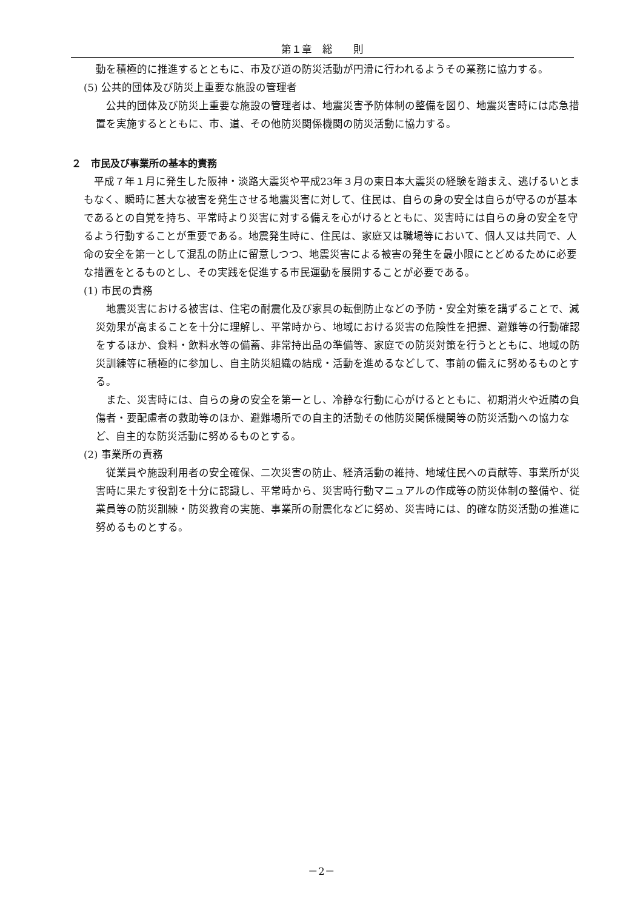第１章　総　　則
動を積極的に推進するとともに、市及び道の防災活動が円滑に行われるようその業務に協力する。
(5) 公共的団体及び防災上重要な施設の管理者
公共的団体及び防災上重要な施設の管理者は、地震災害予防体制の整備を図り、地震災害時には応急措置を実施するとともに、市、道、その他防災関係機関の防災活動に協力する。
２　市民及び事業所の基本的責務
平成７年１月に発生した阪神・淡路大震災や平成23年３月の東日本大震災の経験を踏まえ、逃げるいとまもなく、瞬時に甚大な被害を発生させる地震災害に対して、住民は、自らの身の安全は自らが守るのが基本であるとの自覚を持ち、平常時より災害に対する備えを心がけるとともに、災害時には自らの身の安全を守るよう行動することが重要である。地震発生時に、住民は、家庭又は職場等において、個人又は共同で、人命の安全を第一として混乱の防止に留意しつつ、地震災害による被害の発生を最小限にとどめるために必要な措置をとるものとし、その実践を促進する市民運動を展開することが必要である。
(1) 市民の責務
地震災害における被害は、住宅の耐震化及び家具の転倒防止などの予防・安全対策を講ずることで、減災効果が高まることを十分に理解し、平常時から、地域における災害の危険性を把握、避難等の行動確認をするほか、食料・飲料水等の備蓄、非常持出品の準備等、家庭での防災対策を行うとともに、地域の防災訓練等に積極的に参加し、自主防災組織の結成・活動を進めるなどして、事前の備えに努めるものとする。
また、災害時には、自らの身の安全を第一とし、冷静な行動に心がけるとともに、初期消火や近隣の負傷者・要配慮者の救助等のほか、避難場所での自主的活動その他防災関係機関等の防災活動への協力など、自主的な防災活動に努めるものとする。
(2) 事業所の責務
従業員や施設利用者の安全確保、二次災害の防止、経済活動の維持、地域住民への貢献等、事業所が災害時に果たす役割を十分に認識し、平常時から、災害時行動マニュアルの作成等の防災体制の整備や、従業員等の防災訓練・防災教育の実施、事業所の耐震化などに努め、災害時には、的確な防災活動の推進に努めるものとする。
－2－